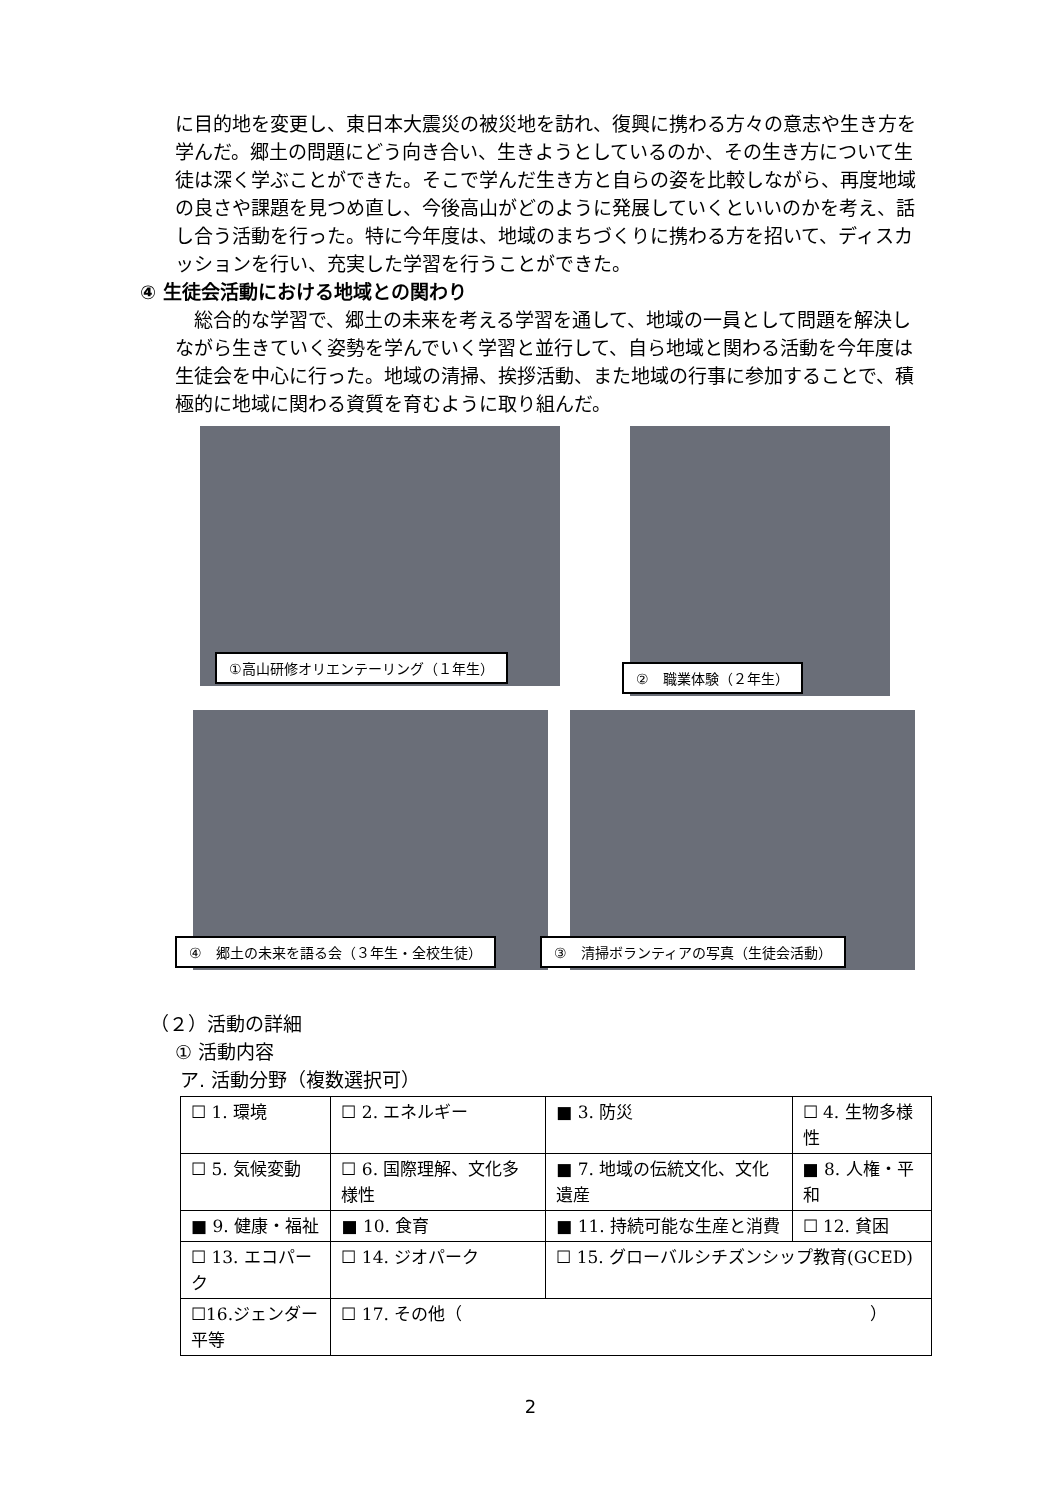に目的地を変更し、東日本大震災の被災地を訪れ、復興に携わる方々の意志や生き方を学んだ。郷土の問題にどう向き合い、生きようとしているのか、その生き方について生徒は深く学ぶことができた。そこで学んだ生き方と自らの姿を比較しながら、再度地域の良さや課題を見つめ直し、今後高山がどのように発展していくといいのかを考え、話し合う活動を行った。特に今年度は、地域のまちづくりに携わる方を招いて、ディスカッションを行い、充実した学習を行うことができた。
④ 生徒会活動における地域との関わり
　総合的な学習で、郷土の未来を考える学習を通して、地域の一員として問題を解決しながら生きていく姿勢を学んでいく学習と並行して、自ら地域と関わる活動を今年度は生徒会を中心に行った。地域の清掃、挨拶活動、また地域の行事に参加することで、積極的に地域に関わる資質を育むように取り組んだ。
①高山研修オリエンテーリング（１年生）
②　職業体験（２年生）
④　郷土の未来を語る会（３年生・全校生徒）
③　清掃ボランティアの写真（生徒会活動）
（２）活動の詳細
① 活動内容
ア. 活動分野（複数選択可）
| ☐ 1. 環境 | ☐ 2. エネルギー | ■ 3. 防災 | ☐ 4. 生物多様性 |
| ☐ 5. 気候変動 | ☐ 6. 国際理解、文化多様性 | ■ 7. 地域の伝統文化、文化遺産 | ■ 8. 人権・平和 |
| ■ 9. 健康・福祉 | ■ 10. 食育 | ■ 11. 持続可能な生産と消費 | ☐ 12. 貧困 |
| ☐ 13. エコパーク | ☐ 14. ジオパーク | ☐ 15. グローバルシチズンシップ教育(GCED) | |
| ☐16.ジェンダー平等 | ☐ 17. その他（ ） | | |
2